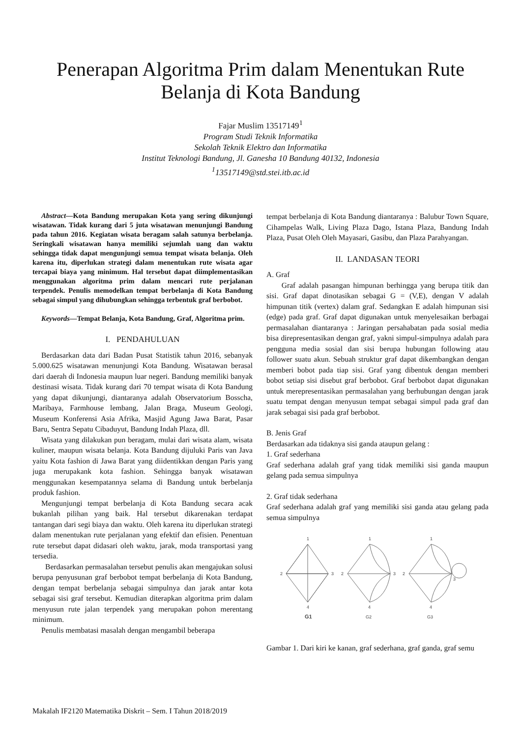Penerapan Algoritma Prim dalam Menentukan Rute Belanja di Kota Bandung
Fajar Muslim 13517149<sup>1</sup>
Program Studi Teknik Informatika
Sekolah Teknik Elektro dan Informatika
Institut Teknologi Bandung, Jl. Ganesha 10 Bandung 40132, Indonesia
<sup>1</sup>13517149@std.stei.itb.ac.id
Abstract—Kota Bandung merupakan Kota yang sering dikunjungi wisatawan. Tidak kurang dari 5 juta wisatawan menunjungi Bandung pada tahun 2016. Kegiatan wisata beragam salah satunya berbelanja. Seringkali wisatawan hanya memiliki sejumlah uang dan waktu sehingga tidak dapat mengunjungi semua tempat wisata belanja. Oleh karena itu, diperlukan strategi dalam menentukan rute wisata agar tercapai biaya yang minimum. Hal tersebut dapat diimplementasikan menggunakan algoritma prim dalam mencari rute perjalanan terpendek. Penulis memodelkan tempat berbelanja di Kota Bandung sebagai simpul yang dihubungkan sehingga terbentuk graf berbobot.
Keywords—Tempat Belanja, Kota Bandung, Graf, Algoritma prim.
I. PENDAHULUAN
Berdasarkan data dari Badan Pusat Statistik tahun 2016, sebanyak 5.000.625 wisatawan menunjungi Kota Bandung. Wisatawan berasal dari daerah di Indonesia maupun luar negeri. Bandung memiliki banyak destinasi wisata. Tidak kurang dari 70 tempat wisata di Kota Bandung yang dapat dikunjungi, diantaranya adalah Observatorium Bosscha, Maribaya, Farmhouse lembang, Jalan Braga, Museum Geologi, Museum Konferensi Asia Afrika, Masjid Agung Jawa Barat, Pasar Baru, Sentra Sepatu Cibaduyut, Bandung Indah Plaza, dll.
Wisata yang dilakukan pun beragam, mulai dari wisata alam, wisata kuliner, maupun wisata belanja. Kota Bandung dijuluki Paris van Java yaitu Kota fashion di Jawa Barat yang diidentikkan dengan Paris yang juga merupakank kota fashion. Sehingga banyak wisatawan menggunakan kesempatannya selama di Bandung untuk berbelanja produk fashion.
Mengunjungi tempat berbelanja di Kota Bandung secara acak bukanlah pilihan yang baik. Hal tersebut dikarenakan terdapat tantangan dari segi biaya dan waktu. Oleh karena itu diperlukan strategi dalam menentukan rute perjalanan yang efektif dan efisien. Penentuan rute tersebut dapat didasari oleh waktu, jarak, moda transportasi yang tersedia.
Berdasarkan permasalahan tersebut penulis akan mengajukan solusi berupa penyusunan graf berbobot tempat berbelanja di Kota Bandung, dengan tempat berbelanja sebagai simpulnya dan jarak antar kota sebagai sisi graf tersebut. Kemudian diterapkan algoritma prim dalam menyusun rute jalan terpendek yang merupakan pohon merentang minimum.
Penulis membatasi masalah dengan mengambil beberapa
tempat berbelanja di Kota Bandung diantaranya : Balubur Town Square, Cihampelas Walk, Living Plaza Dago, Istana Plaza, Bandung Indah Plaza, Pusat Oleh Oleh Mayasari, Gasibu, dan Plaza Parahyangan.
II. LANDASAN TEORI
A. Graf
Graf adalah pasangan himpunan berhingga yang berupa titik dan sisi. Graf dapat dinotasikan sebagai G = (V,E), dengan V adalah himpunan titik (vertex) dalam graf. Sedangkan E adalah himpunan sisi (edge) pada graf. Graf dapat digunakan untuk menyelesaikan berbagai permasalahan diantaranya : Jaringan persahabatan pada sosial media bisa direpresentasikan dengan graf, yakni simpul-simpulnya adalah para pengguna media sosial dan sisi berupa hubungan following atau follower suatu akun. Sebuah struktur graf dapat dikembangkan dengan memberi bobot pada tiap sisi. Graf yang dibentuk dengan memberi bobot setiap sisi disebut graf berbobot. Graf berbobot dapat digunakan untuk merepresentasikan permasalahan yang berhubungan dengan jarak suatu tempat dengan menyusun tempat sebagai simpul pada graf dan jarak sebagai sisi pada graf berbobot.
B. Jenis Graf
Berdasarkan ada tidaknya sisi ganda ataupun gelang :
1. Graf sederhana
Graf sederhana adalah graf yang tidak memiliki sisi ganda maupun gelang pada semua simpulnya
2. Graf tidak sederhana
Graf sederhana adalah graf yang memiliki sisi ganda atau gelang pada semua simpulnya
1
2
3
4
G1
1
2
3
4
G2
1
2
3
4
G3
Gambar 1. Dari kiri ke kanan, graf sederhana, graf ganda, graf semu
Makalah IF2120 Matematika Diskrit – Sem. I Tahun 2018/2019